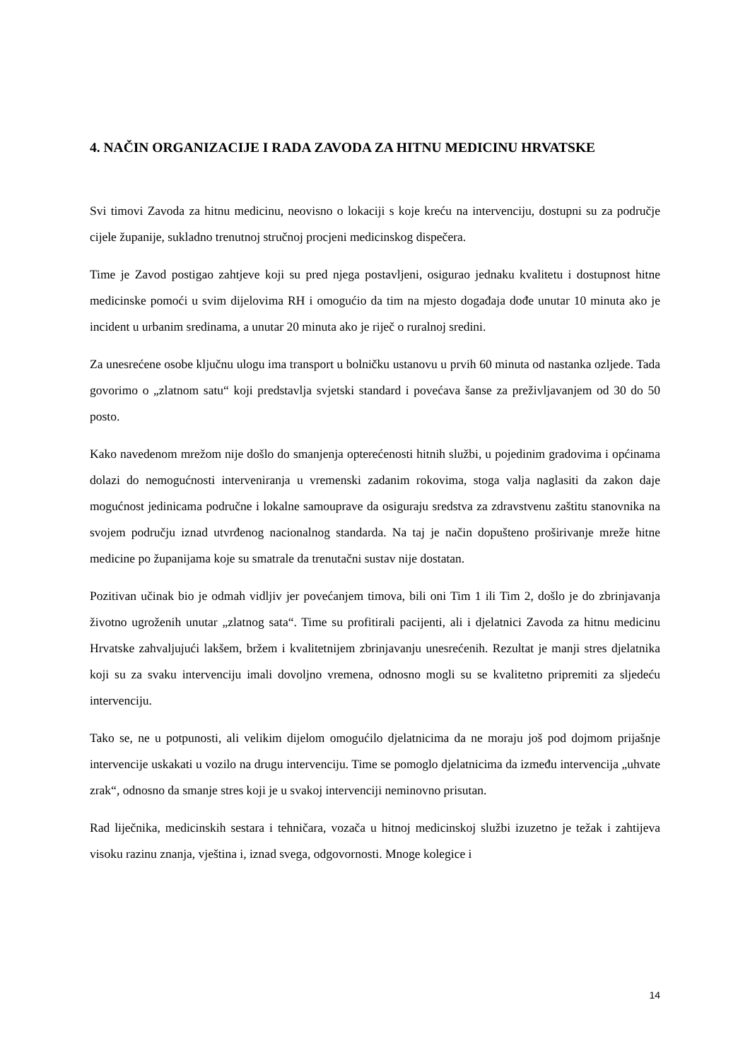4. NAČIN ORGANIZACIJE I RADA ZAVODA ZA HITNU MEDICINU HRVATSKE
Svi timovi Zavoda za hitnu medicinu, neovisno o lokaciji s koje kreću na intervenciju, dostupni su za područje cijele županije, sukladno trenutnoj stručnoj procjeni medicinskog dispečera.
Time je Zavod postigao zahtjeve koji su pred njega postavljeni, osigurao jednaku kvalitetu i dostupnost hitne medicinske pomoći u svim dijelovima RH i omogućio da tim na mjesto događaja dođe unutar 10 minuta ako je incident u urbanim sredinama, a unutar 20 minuta ako je riječ o ruralnoj sredini.
Za unesrećene osobe ključnu ulogu ima transport u bolničku ustanovu u prvih 60 minuta od nastanka ozljede. Tada govorimo o „zlatnom satu“ koji predstavlja svjetski standard i povećava šanse za preživljavanjem od 30 do 50 posto.
Kako navedenom mrežom nije došlo do smanjenja opterećenosti hitnih službi, u pojedinim gradovima i općinama dolazi do nemogućnosti interveniranja u vremenski zadanim rokovima, stoga valja naglasiti da zakon daje mogućnost jedinicama područne i lokalne samouprave da osiguraju sredstva za zdravstvenu zaštitu stanovnika na svojem području iznad utvrđenog nacionalnog standarda. Na taj je način dopušteno proširivanje mreže hitne medicine po županijama koje su smatrale da trenutačni sustav nije dostatan.
Pozitivan učinak bio je odmah vidljiv jer povećanjem timova, bili oni Tim 1 ili Tim 2, došlo je do zbrinjavanja životno ugroženih unutar „zlatnog sata“. Time su profitirali pacijenti, ali i djelatnici Zavoda za hitnu medicinu Hrvatske zahvaljujući lakšem, bržem i kvalitetnijem zbrinjavanju unesrećenih. Rezultat je manji stres djelatnika koji su za svaku intervenciju imali dovoljno vremena, odnosno mogli su se kvalitetno pripremiti za sljedeću intervenciju.
Tako se, ne u potpunosti, ali velikim dijelom omogućilo djelatnicima da ne moraju još pod dojmom prijašnje intervencije uskakati u vozilo na drugu intervenciju. Time se pomoglo djelatnicima da između intervencija „uhvate zrak“, odnosno da smanje stres koji je u svakoj intervenciji neminovno prisutan.
Rad liječnika, medicinskih sestara i tehničara, vozača u hitnoj medicinskoj službi izuzetno je težak i zahtijeva visoku razinu znanja, vještina i, iznad svega, odgovornosti. Mnoge kolegice i
14